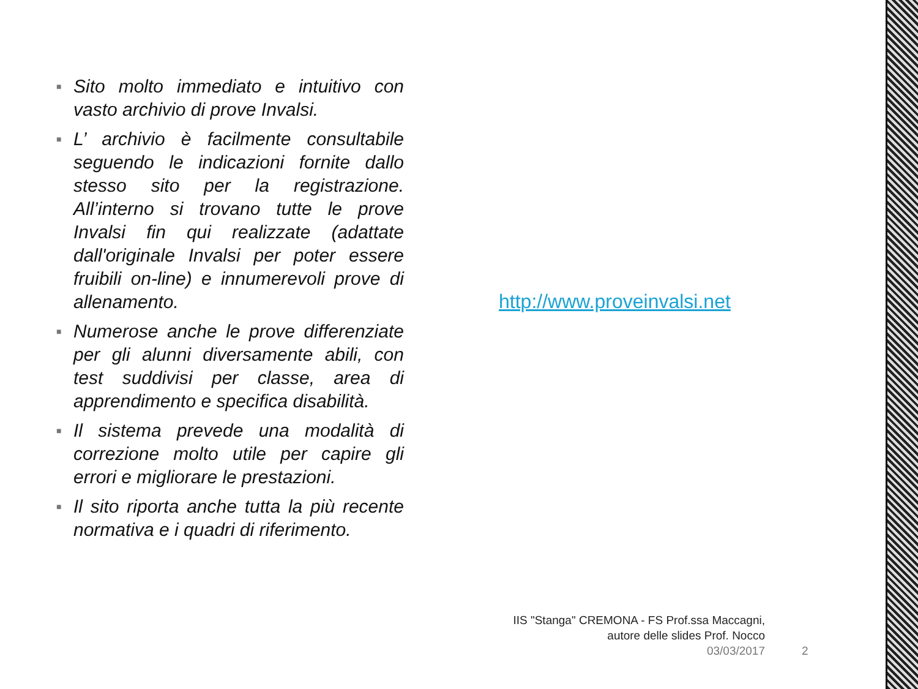■ Sito molto immediato e intuitivo con vasto archivio di prove Invalsi.
■ L’ archivio è facilmente consultabile seguendo le indicazioni fornite dallo stesso sito per la registrazione. All’interno si trovano tutte le prove Invalsi fin qui realizzate (adattate dall'originale Invalsi per poter essere fruibili on-line) e innumerevoli prove di allenamento.
■ Numerose anche le prove differenziate per gli alunni diversamente abili, con test suddivisi per classe, area di apprendimento e specifica disabilità.
■ Il sistema prevede una modalità di correzione molto utile per capire gli errori e migliorare le prestazioni.
■ Il sito riporta anche tutta la più recente normativa e i quadri di riferimento.
http://www.proveinvalsi.net
IIS "Stanga" CREMONA - FS Prof.ssa Maccagni,
autore delle slides Prof. Nocco
03/03/2017 2